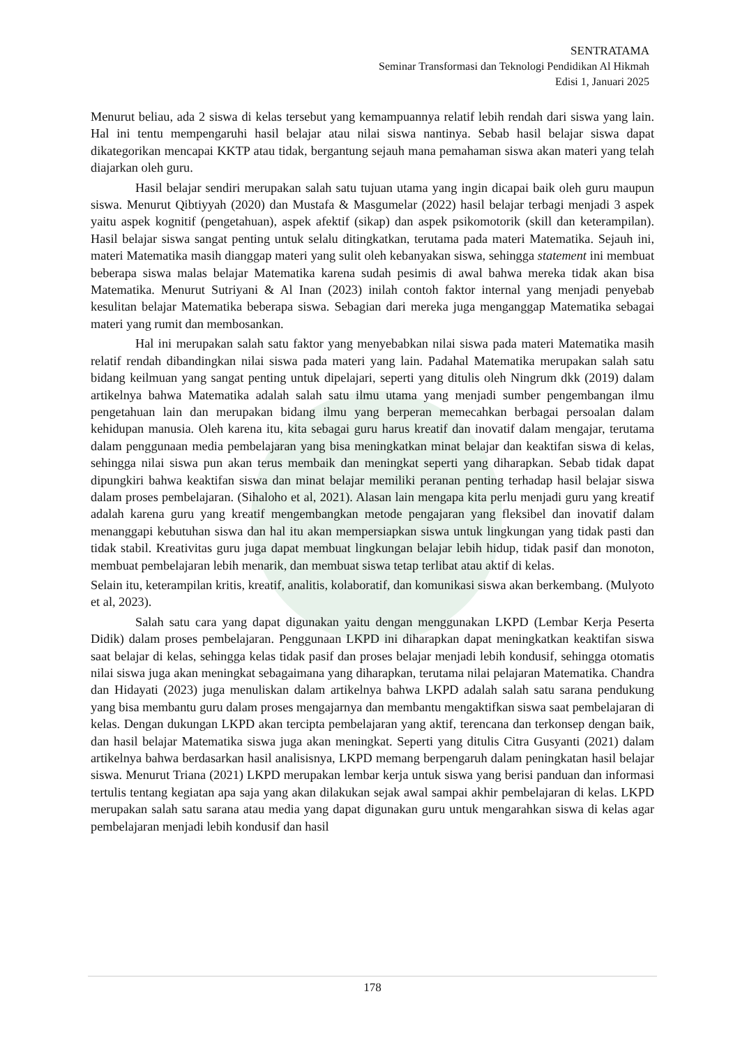SENTRATAMA
Seminar Transformasi dan Teknologi Pendidikan Al Hikmah
Edisi 1, Januari 2025
Menurut beliau, ada 2 siswa di kelas tersebut yang kemampuannya relatif lebih rendah dari siswa yang lain. Hal ini tentu mempengaruhi hasil belajar atau nilai siswa nantinya. Sebab hasil belajar siswa dapat dikategorikan mencapai KKTP atau tidak, bergantung sejauh mana pemahaman siswa akan materi yang telah diajarkan oleh guru.
Hasil belajar sendiri merupakan salah satu tujuan utama yang ingin dicapai baik oleh guru maupun siswa. Menurut Qibtiyyah (2020) dan Mustafa & Masgumelar (2022) hasil belajar terbagi menjadi 3 aspek yaitu aspek kognitif (pengetahuan), aspek afektif (sikap) dan aspek psikomotorik (skill dan keterampilan). Hasil belajar siswa sangat penting untuk selalu ditingkatkan, terutama pada materi Matematika. Sejauh ini, materi Matematika masih dianggap materi yang sulit oleh kebanyakan siswa, sehingga statement ini membuat beberapa siswa malas belajar Matematika karena sudah pesimis di awal bahwa mereka tidak akan bisa Matematika. Menurut Sutriyani & Al Inan (2023) inilah contoh faktor internal yang menjadi penyebab kesulitan belajar Matematika beberapa siswa. Sebagian dari mereka juga menganggap Matematika sebagai materi yang rumit dan membosankan.
Hal ini merupakan salah satu faktor yang menyebabkan nilai siswa pada materi Matematika masih relatif rendah dibandingkan nilai siswa pada materi yang lain. Padahal Matematika merupakan salah satu bidang keilmuan yang sangat penting untuk dipelajari, seperti yang ditulis oleh Ningrum dkk (2019) dalam artikelnya bahwa Matematika adalah salah satu ilmu utama yang menjadi sumber pengembangan ilmu pengetahuan lain dan merupakan bidang ilmu yang berperan memecahkan berbagai persoalan dalam kehidupan manusia. Oleh karena itu, kita sebagai guru harus kreatif dan inovatif dalam mengajar, terutama dalam penggunaan media pembelajaran yang bisa meningkatkan minat belajar dan keaktifan siswa di kelas, sehingga nilai siswa pun akan terus membaik dan meningkat seperti yang diharapkan. Sebab tidak dapat dipungkiri bahwa keaktifan siswa dan minat belajar memiliki peranan penting terhadap hasil belajar siswa dalam proses pembelajaran. (Sihaloho et al, 2021). Alasan lain mengapa kita perlu menjadi guru yang kreatif adalah karena guru yang kreatif mengembangkan metode pengajaran yang fleksibel dan inovatif dalam menanggapi kebutuhan siswa dan hal itu akan mempersiapkan siswa untuk lingkungan yang tidak pasti dan tidak stabil. Kreativitas guru juga dapat membuat lingkungan belajar lebih hidup, tidak pasif dan monoton, membuat pembelajaran lebih menarik, dan membuat siswa tetap terlibat atau aktif di kelas.
Selain itu, keterampilan kritis, kreatif, analitis, kolaboratif, dan komunikasi siswa akan berkembang. (Mulyoto et al, 2023).
Salah satu cara yang dapat digunakan yaitu dengan menggunakan LKPD (Lembar Kerja Peserta Didik) dalam proses pembelajaran. Penggunaan LKPD ini diharapkan dapat meningkatkan keaktifan siswa saat belajar di kelas, sehingga kelas tidak pasif dan proses belajar menjadi lebih kondusif, sehingga otomatis nilai siswa juga akan meningkat sebagaimana yang diharapkan, terutama nilai pelajaran Matematika. Chandra dan Hidayati (2023) juga menuliskan dalam artikelnya bahwa LKPD adalah salah satu sarana pendukung yang bisa membantu guru dalam proses mengajarnya dan membantu mengaktifkan siswa saat pembelajaran di kelas. Dengan dukungan LKPD akan tercipta pembelajaran yang aktif, terencana dan terkonsep dengan baik, dan hasil belajar Matematika siswa juga akan meningkat. Seperti yang ditulis Citra Gusyanti (2021) dalam artikelnya bahwa berdasarkan hasil analisisnya, LKPD memang berpengaruh dalam peningkatan hasil belajar siswa. Menurut Triana (2021) LKPD merupakan lembar kerja untuk siswa yang berisi panduan dan informasi tertulis tentang kegiatan apa saja yang akan dilakukan sejak awal sampai akhir pembelajaran di kelas. LKPD merupakan salah satu sarana atau media yang dapat digunakan guru untuk mengarahkan siswa di kelas agar pembelajaran menjadi lebih kondusif dan hasil
178